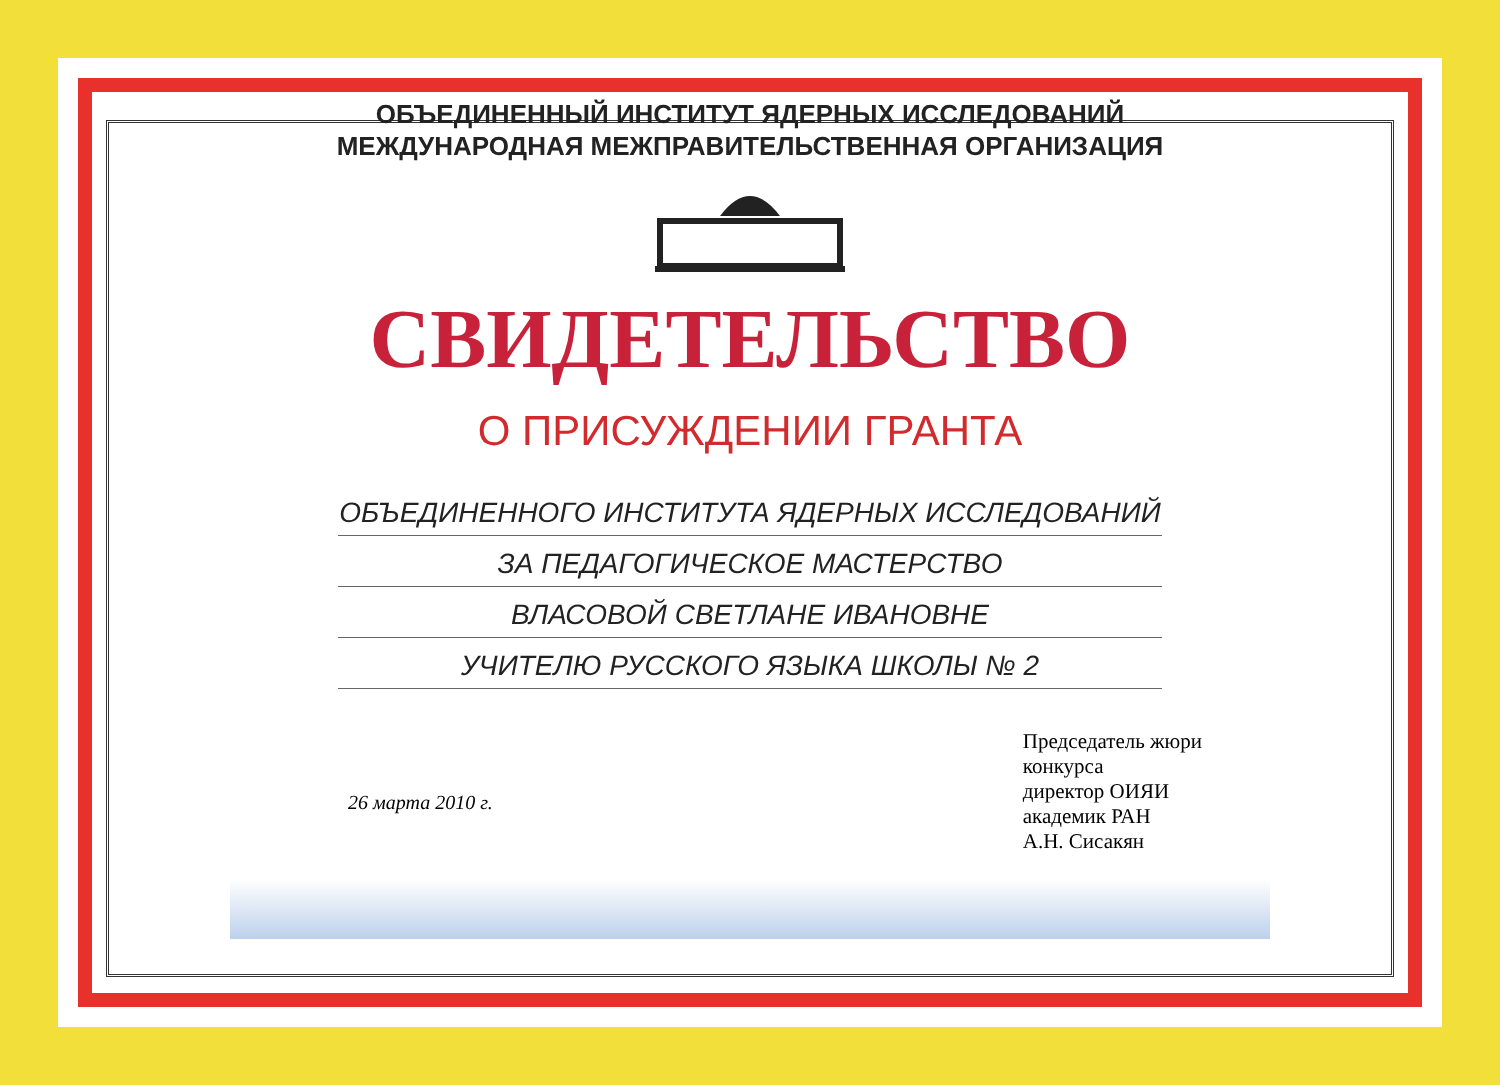ОБЪЕДИНЕННЫЙ ИНСТИТУТ ЯДЕРНЫХ ИССЛЕДОВАНИЙ
МЕЖДУНАРОДНАЯ МЕЖПРАВИТЕЛЬСТВЕННАЯ ОРГАНИЗАЦИЯ
СВИДЕТЕЛЬСТВО
О ПРИСУЖДЕНИИ ГРАНТА
ОБЪЕДИНЕННОГО ИНСТИТУТА ЯДЕРНЫХ ИССЛЕДОВАНИЙ
ЗА ПЕДАГОГИЧЕСКОЕ МАСТЕРСТВО
ВЛАСОВОЙ СВЕТЛАНЕ ИВАНОВНЕ
УЧИТЕЛЮ РУССКОГО ЯЗЫКА ШКОЛЫ № 2
26 марта 2010 г.
Председатель жюри
конкурса
директор ОИЯИ
академик РАН
А.Н. Сисакян